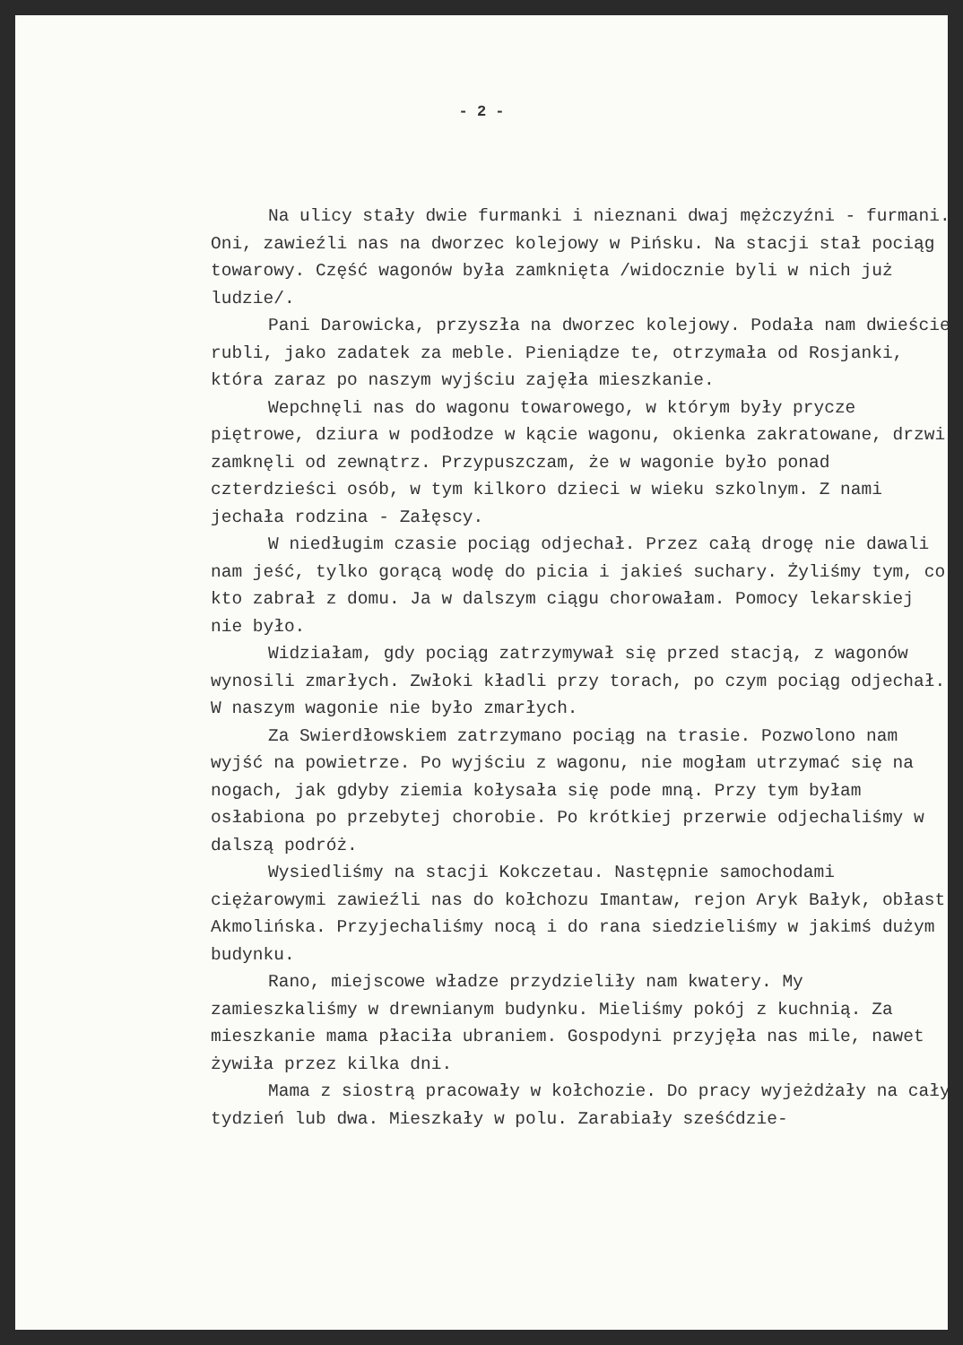- 2 -
Na ulicy stały dwie furmanki i nieznani dwaj mężczyźni - furmani. Oni, zawieźli nas na dworzec kolejowy w Pińsku. Na stacji stał pociąg towarowy. Część wagonów była zamknięta /widocznie byli w nich już ludzie/.
Pani Darowicka, przyszła na dworzec kolejowy. Podała nam dwieście rubli, jako zadatek za meble. Pieniądze te, otrzymała od Rosjanki, która zaraz po naszym wyjściu zajęła mieszkanie.
Wepchnęli nas do wagonu towarowego, w którym były prycze piętrowe, dziura w podłodze w kącie wagonu, okienka zakratowane, drzwi zamknęli od zewnątrz. Przypuszczam, że w wagonie było ponad czterdzieści osób, w tym kilkoro dzieci w wieku szkolnym. Z nami jechała rodzina - Załęscy.
W niedługim czasie pociąg odjechał. Przez całą drogę nie dawali nam jeść, tylko gorącą wodę do picia i jakieś suchary. Żyliśmy tym, co kto zabrał z domu. Ja w dalszym ciągu chorowałam. Pomocy lekarskiej nie było.
Widziałam, gdy pociąg zatrzymywał się przed stacją, z wagonów wynosili zmarłych. Zwłoki kładli przy torach, po czym pociąg odjechał. W naszym wagonie nie było zmarłych.
Za Swierdłowskiem zatrzymano pociąg na trasie. Pozwolono nam wyjść na powietrze. Po wyjściu z wagonu, nie mogłam utrzymać się na nogach, jak gdyby ziemia kołysała się pode mną. Przy tym byłam osłabiona po przebytej chorobie. Po krótkiej przerwie odjechaliśmy w dalszą podróż.
Wysiedliśmy na stacji Kokczetau. Następnie samochodami ciężarowymi zawieźli nas do kołchozu Imantaw, rejon Aryk Bałyk, obłast Akmolińska. Przyjechaliśmy nocą i do rana siedzieliśmy w jakimś dużym budynku.
Rano, miejscowe władze przydzieliły nam kwatery. My zamieszkaliśmy w drewnianym budynku. Mieliśmy pokój z kuchnią. Za mieszkanie mama płaciła ubraniem. Gospodyni przyjęła nas mile, nawet żywiła przez kilka dni.
Mama z siostrą pracowały w kołchozie. Do pracy wyjeżdżały na cały tydzień lub dwa. Mieszkały w polu. Zarabiały sześćdzie-